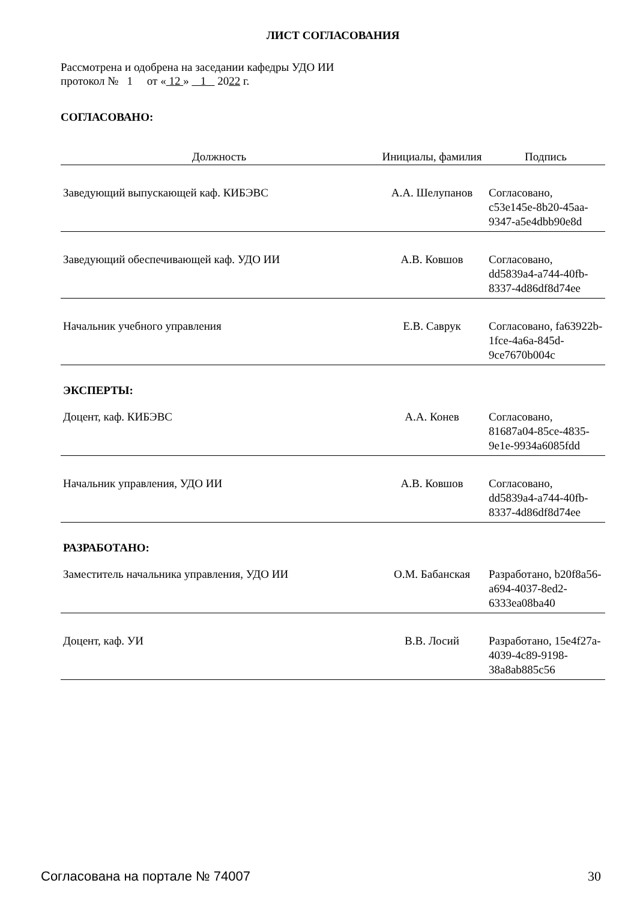ЛИСТ СОГЛАСОВАНИЯ
Рассмотрена и одобрена на заседании кафедры УДО ИИ
протокол № 1 от « 12 » 1 2022 г.
СОГЛАСОВАНО:
| Должность | Инициалы, фамилия | Подпись |
| --- | --- | --- |
| Заведующий выпускающей каф. КИБЭВС | А.А. Шелупанов | Согласовано, c53e145e-8b20-45aa-9347-a5e4dbb90e8d |
| Заведующий обеспечивающей каф. УДО ИИ | А.В. Ковшов | Согласовано, dd5839a4-a744-40fb-8337-4d86df8d74ee |
| Начальник учебного управления | Е.В. Саврук | Согласовано, fa63922b-1fce-4a6a-845d-9ce7670b004c |
| ЭКСПЕРТЫ: | | |
| Доцент, каф. КИБЭВС | А.А. Конев | Согласовано, 81687a04-85ce-4835-9e1e-9934a6085fdd |
| Начальник управления, УДО ИИ | А.В. Ковшов | Согласовано, dd5839a4-a744-40fb-8337-4d86df8d74ee |
| РАЗРАБОТАНО: | | |
| Заместитель начальника управления, УДО ИИ | О.М. Бабанская | Разработано, b20f8a56-a694-4037-8ed2-6333ea08ba40 |
| Доцент, каф. УИ | В.В. Лосий | Разработано, 15e4f27a-4039-4c89-9198-38a8ab885c56 |
Согласована на портале № 74007 30